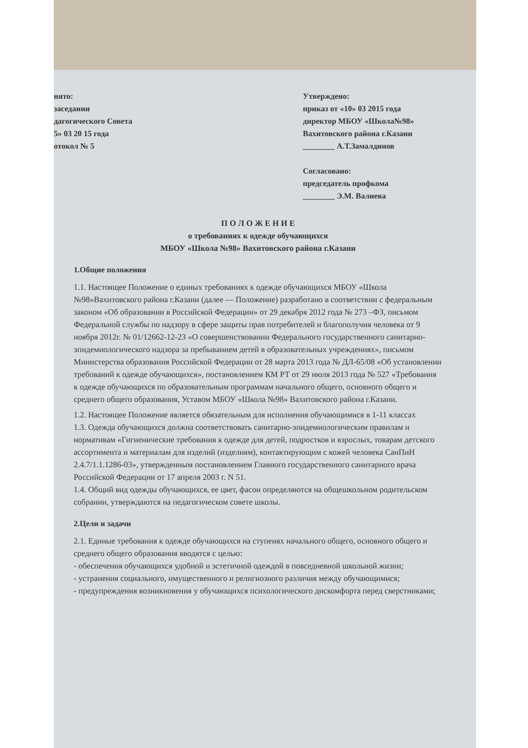нято:
заседании
дагогического Совета
5» 03 20 15 года
отокол № 5
Утверждено:
приказ от «10» 03 2015 года
директор МБОУ «Школа№98»
Вахитовского района г.Казани
________ А.Т.Замалдинов
Согласовано:
председатель профкома
________ Э.М. Валиева
П О Л О Ж Е Н И Е
о требованиях к одежде обучающихся
МБОУ «Школа №98» Вахитовского района г.Казани
1.Общие положения
1.1. Настоящее Положение о единых требованиях к одежде обучающихся МБОУ «Школа №98»Вахитовского района г.Казани (далее — Положение) разработано в соответствии с федеральным законом «Об образовании в Российской Федерации» от 29 декабря 2012 года № 273 –ФЗ, письмом Федеральной службы по надзору в сфере защиты прав потребителей и благополучия человека от 9 ноября 2012г. № 01/12662-12-23 «О совершенствовании Федерального государственного санитарно-эпидемиологического надзора за пребыванием детей в образовательных учреждениях», письмом Министерства образования Российской Федерации от 28 марта 2013 года № ДЛ-65/08 «Об установлении требований к одежде обучающихся», постановлением КМ РТ от 29 июля 2013 года № 527 «Требования к одежде обучающихся по образовательным программам начального общего, основного общего и среднего общего образования, Уставом МБОУ «Школа №98» Вахитовского района г.Казани.
1.2. Настоящее Положение является обязательным для исполнения обучающимися в 1-11 классах
1.3. Одежда обучающихся должна соответствовать санитарно-эпидемиологическим правилам и нормативам «Гигиенические требования к одежде для детей, подростков и взрослых, товарам детского ассортимента и материалам для изделий (изделиям), контактирующим с кожей человека СанПиН 2.4.7/1.1.1286-03», утвержденным постановлением Главного государственного санитарного врача Российской Федерации от 17 апреля 2003 г. N 51.
1.4. Общий вид одежды обучающихся, ее цвет, фасон определяются на общешкольном родительском собрании, утверждаются на педагогическом совете школы.
2.Цели и задачи
2.1. Единые требования к одежде обучающихся на ступенях начального общего, основного общего и среднего общего образования вводятся с целью:
- обеспечения обучающихся удобной и эстетичной одеждой в повседневной школьной жизни;
- устранения социального, имущественного и религиозного различия между обучающимися;
- предупреждения возникновения у обучающихся психологического дискомфорта перед сверстниками;